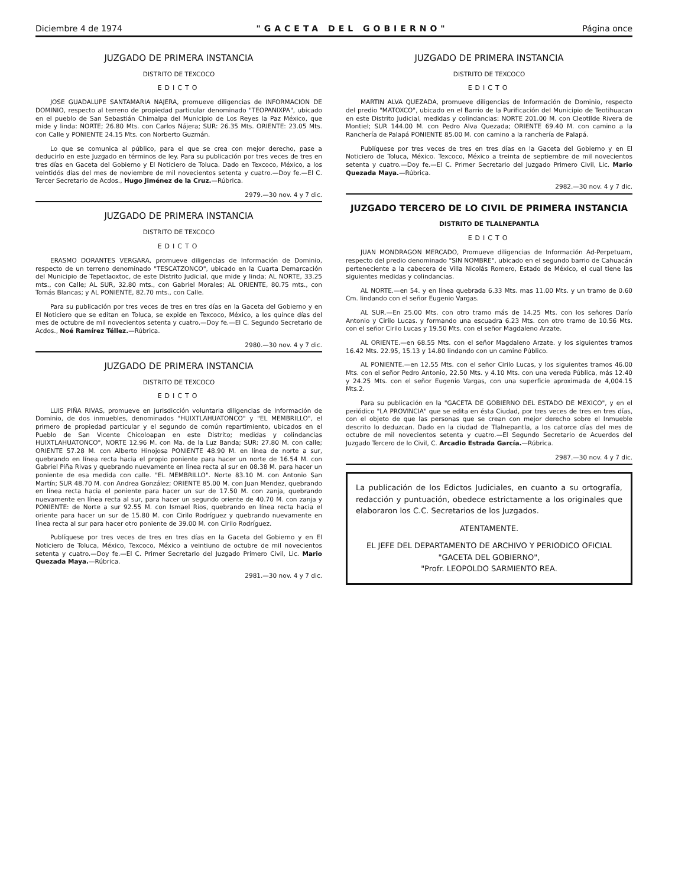Diciembre 4 de 1974 "GACETA DEL GOBIERNO" Página once
JUZGADO DE PRIMERA INSTANCIA
DISTRITO DE TEXCOCO
EDICTO
JOSE GUADALUPE SANTAMARIA NAJERA, promueve diligencias de INFORMACION DE DOMINIO, respecto al terreno de propiedad particular denominado "TEOPANIXPA", ubicado en el pueblo de San Sebastián Chimalpa del Municipio de Los Reyes la Paz México, que mide y linda: NORTE; 26.80 Mts. con Carlos Nájera; SUR: 26.35 Mts. ORIENTE: 23.05 Mts. con Calle y PONIENTE 24.15 Mts. con Norberto Guzmán.
Lo que se comunica al público, para el que se crea con mejor derecho, pase a deducirlo en este Juzgado en términos de ley. Para su publicación por tres veces de tres en tres días en Gaceta del Gobierno y El Noticiero de Toluca. Dado en Texcoco, México, a los veintidós días del mes de noviembre de mil novecientos setenta y cuatro.—Doy fe.—El C. Tercer Secretario de Acdos., Hugo Jiménez de la Cruz.—Rúbrica.
2979.—30 nov. 4 y 7 dic.
JUZGADO DE PRIMERA INSTANCIA
DISTRITO DE TEXCOCO
EDICTO
ERASMO DORANTES VERGARA, promueve diligencias de Información de Dominio, respecto de un terreno denominado "TESCATZONCO", ubicado en la Cuarta Demarcación del Municipio de Tepetlaoxtoc, de este Distrito Judicial, que mide y linda; AL NORTE, 33.25 mts., con Calle; AL SUR, 32.80 mts., con Gabriel Morales; AL ORIENTE, 80.75 mts., con Tomás Blancas; y AL PONIENTE, 82.70 mts., con Calle.
Para su publicación por tres veces de tres en tres días en la Gaceta del Gobierno y en El Noticiero que se editan en Toluca, se expide en Texcoco, México, a los quince días del mes de octubre de mil novecientos setenta y cuatro.—Doy fe.—El C. Segundo Secretario de Acdos., Noé Ramírez Téllez.—Rúbrica.
2980.—30 nov. 4 y 7 dic.
JUZGADO DE PRIMERA INSTANCIA
DISTRITO DE TEXCOCO
EDICTO
LUIS PIÑA RIVAS, promueve en jurisdicción voluntaria diligencias de Información de Dominio, de dos inmuebles, denominados "HUIXTLAHUATONCO" y "EL MEMBRILLO", el primero de propiedad particular y el segundo de común repartimiento, ubicados en el Pueblo de San Vicente Chicoloapan en este Distrito; medidas y colindancias HUIXTLAHUATONCO", NORTE 12.96 M. con Ma. de la Luz Banda; SUR: 27.80 M. con calle; ORIENTE 57.28 M. con Alberto Hinojosa PONIENTE 48.90 M. en línea de norte a sur, quebrando en línea recta hacia el propio poniente para hacer un norte de 16.54 M. con Gabriel Piña Rivas y quebrando nuevamente en línea recta al sur en 08.38 M. para hacer un poniente de esa medida con calle. "EL MEMBRILLO". Norte 83.10 M. con Antonio San Martín; SUR 48.70 M. con Andrea González; ORIENTE 85.00 M. con Juan Mendez, quebrando en línea recta hacia el poniente para hacer un sur de 17.50 M. con zanja, quebrando nuevamente en línea recta al sur, para hacer un segundo oriente de 40.70 M. con zanja y PONIENTE: de Norte a sur 92.55 M. con Ismael Rios, quebrando en línea recta hacia el oriente para hacer un sur de 15.80 M. con Cirilo Rodríguez y quebrando nuevamente en línea recta al sur para hacer otro poniente de 39.00 M. con Cirilo Rodríguez.
Publíquese por tres veces de tres en tres días en la Gaceta del Gobierno y en El Noticiero de Toluca, México, Texcoco, México a veintiuno de octubre de mil novecientos setenta y cuatro.—Doy fe.—El C. Primer Secretario del Juzgado Primero Civil, Lic. Mario Quezada Maya.—Rúbrica.
2981.—30 nov. 4 y 7 dic.
JUZGADO DE PRIMERA INSTANCIA
DISTRITO DE TEXCOCO
EDICTO
MARTIN ALVA QUEZADA, promueve diligencias de Información de Dominio, respecto del predio "MATOXCO", ubicado en el Barrio de la Purificación del Municipio de Teotihuacan en este Distrito Judicial, medidas y colindancias: NORTE 201.00 M. con Cleotilde Rivera de Montiel; SUR 144.00 M. con Pedro Alva Quezada; ORIENTE 69.40 M. con camino a la Ranchería de Palapá PONIENTE 85.00 M. con camino a la ranchería de Palapá.
Publíquese por tres veces de tres en tres días en la Gaceta del Gobierno y en El Noticiero de Toluca, México. Texcoco, México a treinta de septiembre de mil novecientos setenta y cuatro.—Doy fe.—El C. Primer Secretario del Juzgado Primero Civil, Lic. Mario Quezada Maya.—Rúbrica.
2982.—30 nov. 4 y 7 dic.
JUZGADO TERCERO DE LO CIVIL DE PRIMERA INSTANCIA
DISTRITO DE TLALNEPANTLA
EDICTO
JUAN MONDRAGON MERCADO, Promueve diligencias de Información Ad-Perpetuam, respecto del predio denominado "SIN NOMBRE", ubicado en el segundo barrio de Cahuacán perteneciente a la cabecera de Villa Nicolás Romero, Estado de México, el cual tiene las siguientes medidas y colindancias.
AL NORTE.—en 54. y en línea quebrada 6.33 Mts. mas 11.00 Mts. y un tramo de 0.60 Cm. lindando con el señor Eugenio Vargas.
AL SUR.—En 25.00 Mts. con otro tramo más de 14.25 Mts. con los señores Darío Antonio y Cirilo Lucas. y formando una escuadra 6.23 Mts. con otro tramo de 10.56 Mts. con el señor Cirilo Lucas y 19.50 Mts. con el señor Magdaleno Arzate.
AL ORIENTE.—en 68.55 Mts. con el señor Magdaleno Arzate. y los siguientes tramos 16.42 Mts. 22.95, 15.13 y 14.80 lindando con un camino Público.
AL PONIENTE.—en 12.55 Mts. con el señor Cirilo Lucas, y los siguientes tramos 46.00 Mts. con el señor Pedro Antonio, 22.50 Mts. y 4.10 Mts. con una vereda Pública, más 12.40 y 24.25 Mts. con el señor Eugenio Vargas, con una superficie aproximada de 4,004.15 Mts.2.
Para su publicación en la "GACETA DE GOBIERNO DEL ESTADO DE MEXICO", y en el periódico "LA PROVINCIA" que se edita en ésta Ciudad, por tres veces de tres en tres días, con el objeto de que las personas que se crean con mejor derecho sobre el Inmueble descrito lo deduzcan. Dado en la ciudad de Tlalnepantla, a los catorce días del mes de octubre de mil novecientos setenta y cuatro.—El Segundo Secretario de Acuerdos del Juzgado Tercero de lo Civil, C. Arcadio Estrada García.—Rúbrica.
2987.—30 nov. 4 y 7 dic.
La publicación de los Edictos Judiciales, en cuanto a su ortografía, redacción y puntuación, obedece estrictamente a los originales que elaboraron los C.C. Secretarios de los Juzgados.
ATENTAMENTE.
EL JEFE DEL DEPARTAMENTO DE ARCHIVO Y PERIODICO OFICIAL "GACETA DEL GOBIERNO",
"Profr. LEOPOLDO SARMIENTO REA.